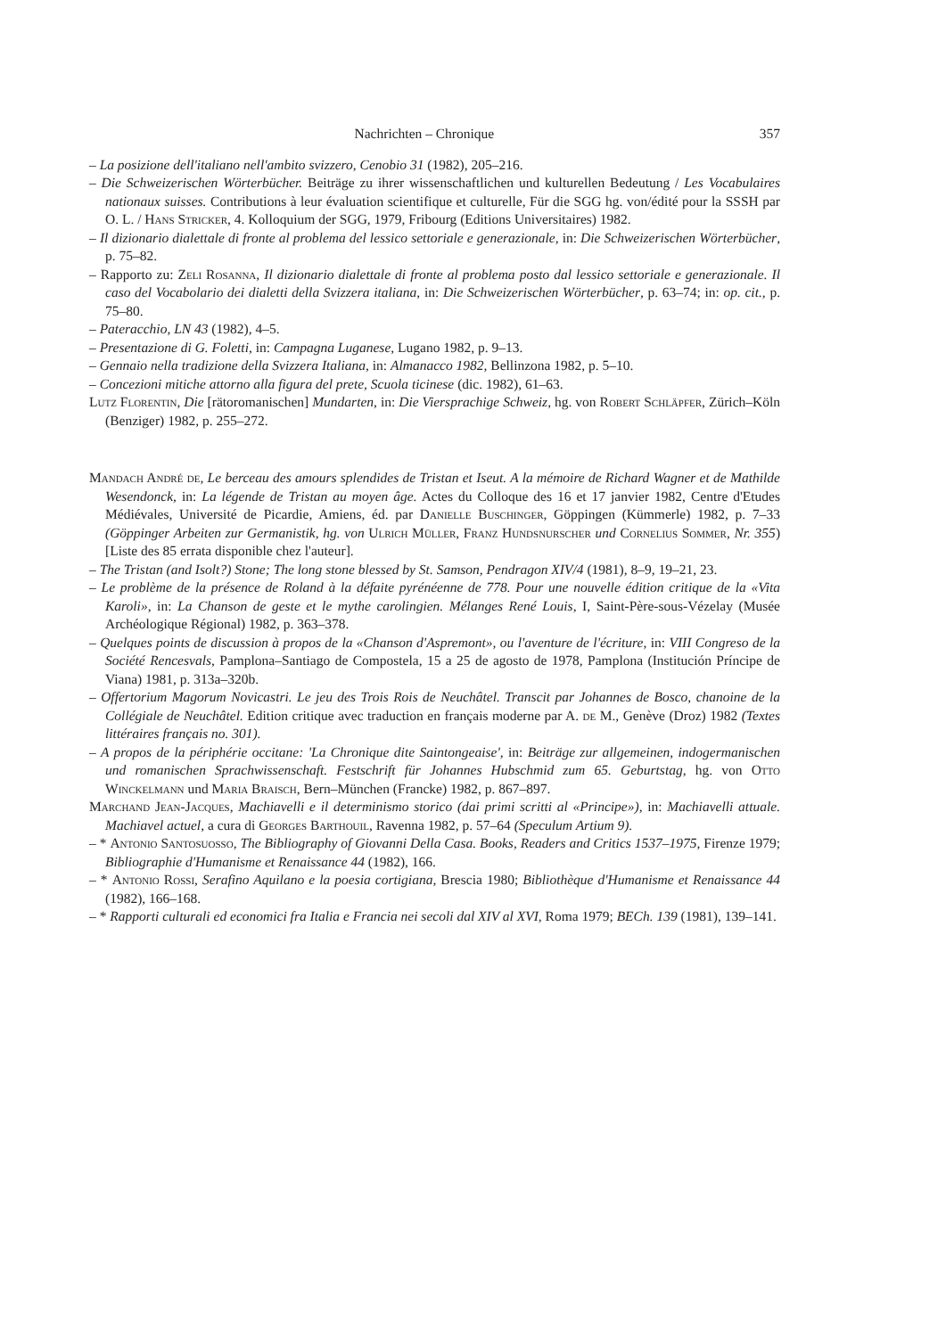Nachrichten – Chronique 357
– La posizione dell'italiano nell'ambito svizzero, Cenobio 31 (1982), 205–216.
– Die Schweizerischen Wörterbücher. Beiträge zu ihrer wissenschaftlichen und kulturellen Bedeutung / Les Vocabulaires nationaux suisses. Contributions à leur évaluation scientifique et culturelle, Für die SGG hg. von/édité pour la SSSH par O. L. / Hans Stricker, 4. Kolloquium der SGG, 1979, Fribourg (Editions Universitaires) 1982.
– Il dizionario dialettale di fronte al problema del lessico settoriale e generazionale, in: Die Schweizerischen Wörterbücher, p. 75–82.
– Rapporto zu: Zeli Rosanna, Il dizionario dialettale di fronte al problema posto dal lessico settoriale e generazionale. Il caso del Vocabolario dei dialetti della Svizzera italiana, in: Die Schweizerischen Wörterbücher, p. 63–74; in: op. cit., p. 75–80.
– Pateracchio, LN 43 (1982), 4–5.
– Presentazione di G. Foletti, in: Campagna Luganese, Lugano 1982, p. 9–13.
– Gennaio nella tradizione della Svizzera Italiana, in: Almanacco 1982, Bellinzona 1982, p. 5–10.
– Concezioni mitiche attorno alla figura del prete, Scuola ticinese (dic. 1982), 61–63.
Lutz Florentin, Die [rätoromanischen] Mundarten, in: Die Viersprachige Schweiz, hg. von Robert Schläpfer, Zürich–Köln (Benziger) 1982, p. 255–272.
Mandach André de, Le berceau des amours splendides de Tristan et Iseut. A la mémoire de Richard Wagner et de Mathilde Wesendonck, in: La légende de Tristan au moyen âge. Actes du Colloque des 16 et 17 janvier 1982, Centre d'Etudes Médiévales, Université de Picardie, Amiens, éd. par Danielle Buschinger, Göppingen (Kümmerle) 1982, p. 7–33 (Göppinger Arbeiten zur Germanistik, hg. von Ulrich Müller, Franz Hundsnurscher und Cornelius Sommer, Nr. 355) [Liste des 85 errata disponible chez l'auteur].
– The Tristan (and Isolt?) Stone; The long stone blessed by St. Samson, Pendragon XIV/4 (1981), 8–9, 19–21, 23.
– Le problème de la présence de Roland à la défaite pyrénéenne de 778. Pour une nouvelle édition critique de la «Vita Karoli», in: La Chanson de geste et le mythe carolingien. Mélanges René Louis, I, Saint-Père-sous-Vézelay (Musée Archéologique Régional) 1982, p. 363–378.
– Quelques points de discussion à propos de la «Chanson d'Aspremont», ou l'aventure de l'écriture, in: VIII Congreso de la Société Rencesvals, Pamplona–Santiago de Compostela, 15 a 25 de agosto de 1978, Pamplona (Institución Príncipe de Viana) 1981, p. 313a–320b.
– Offertorium Magorum Novicastri. Le jeu des Trois Rois de Neuchâtel. Transcit par Johannes de Bosco, chanoine de la Collégiale de Neuchâtel. Edition critique avec traduction en français moderne par A. de M., Genève (Droz) 1982 (Textes littéraires français no. 301).
– A propos de la périphérie occitane: 'La Chronique dite Saintongeaise', in: Beiträge zur allgemeinen, indogermanischen und romanischen Sprachwissenschaft. Festschrift für Johannes Hubschmid zum 65. Geburtstag, hg. von Otto Winckelmann und Maria Braisch, Bern–München (Francke) 1982, p. 867–897.
Marchand Jean-Jacques, Machiavelli e il determinismo storico (dai primi scritti al «Principe»), in: Machiavelli attuale. Machiavel actuel, a cura di Georges Barthouil, Ravenna 1982, p. 57–64 (Speculum Artium 9).
– * Antonio Santosuosso, The Bibliography of Giovanni Della Casa. Books, Readers and Critics 1537–1975, Firenze 1979; Bibliographie d'Humanisme et Renaissance 44 (1982), 166.
– * Antonio Rossi, Serafino Aquilano e la poesia cortigiana, Brescia 1980; Bibliothèque d'Humanisme et Renaissance 44 (1982), 166–168.
– * Rapporti culturali ed economici fra Italia e Francia nei secoli dal XIV al XVI, Roma 1979; BECh. 139 (1981), 139–141.